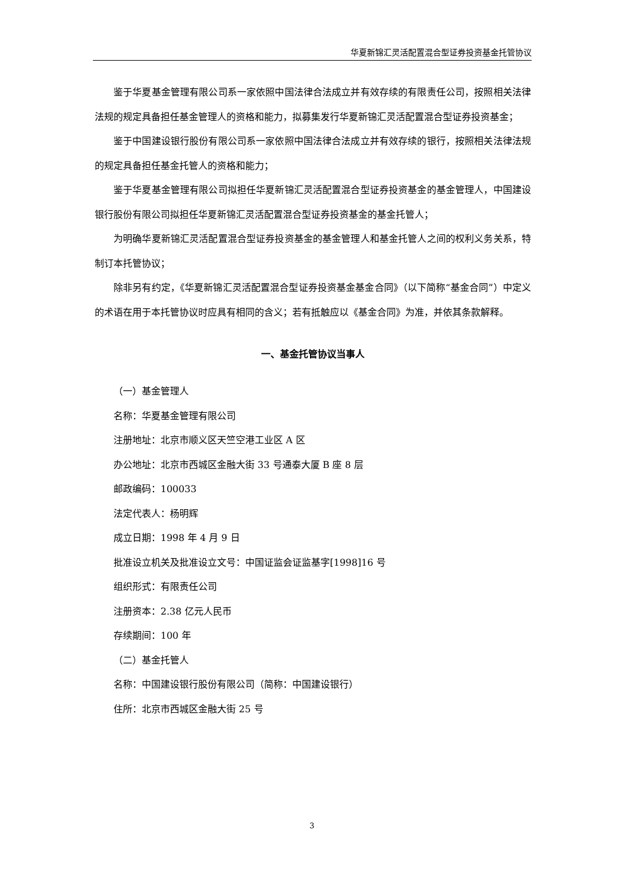华夏新锦汇灵活配置混合型证券投资基金托管协议
鉴于华夏基金管理有限公司系一家依照中国法律合法成立并有效存续的有限责任公司，按照相关法律法规的规定具备担任基金管理人的资格和能力，拟募集发行华夏新锦汇灵活配置混合型证券投资基金；
鉴于中国建设银行股份有限公司系一家依照中国法律合法成立并有效存续的银行，按照相关法律法规的规定具备担任基金托管人的资格和能力；
鉴于华夏基金管理有限公司拟担任华夏新锦汇灵活配置混合型证券投资基金的基金管理人，中国建设银行股份有限公司拟担任华夏新锦汇灵活配置混合型证券投资基金的基金托管人；
为明确华夏新锦汇灵活配置混合型证券投资基金的基金管理人和基金托管人之间的权利义务关系，特制订本托管协议；
除非另有约定，《华夏新锦汇灵活配置混合型证券投资基金基金合同》（以下简称“基金合同”）中定义的术语在用于本托管协议时应具有相同的含义；若有抵触应以《基金合同》为准，并依其条款解释。
一、基金托管协议当事人
（一）基金管理人
名称：华夏基金管理有限公司
注册地址：北京市顺义区天竺空港工业区 A 区
办公地址：北京市西城区金融大街 33 号通泰大厦 B 座 8 层
邮政编码：100033
法定代表人：杨明辉
成立日期：1998 年 4 月 9 日
批准设立机关及批准设立文号：中国证监会证监基字[1998]16 号
组织形式：有限责任公司
注册资本：2.38 亿元人民币
存续期间：100 年
（二）基金托管人
名称：中国建设银行股份有限公司（简称：中国建设银行）
住所：北京市西城区金融大街 25 号
3